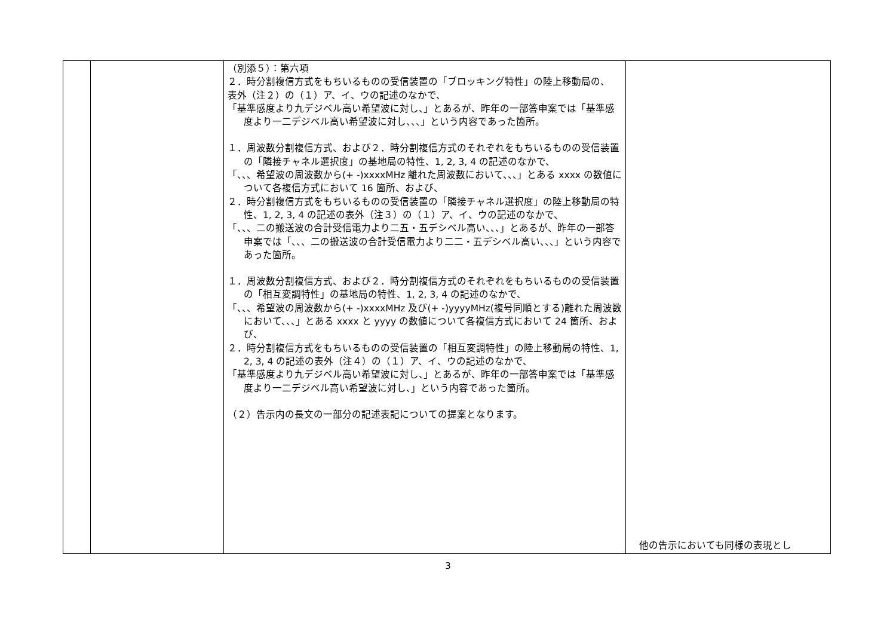| | | （別添５）：第六項 ２．時分割複信方式をもちいるものの受信装置の「ブロッキング特性」の陸上移動局の、 表外（注２）の（１）ア、イ、ウの記述のなかで、 「基準感度より九デジベル高い希望波に対し、」とあるが、昨年の一部答申案では「基準感度より一二デジベル高い希望波に対し、、、」という内容であった箇所。 １．周波数分割複信方式、および２．時分割複信方式のそれぞれをもちいるものの受信装置の「隣接チャネル選択度」の基地局の特性、1, 2, 3, 4 の記述のなかで、 「、、、希望波の周波数から(+ -)xxxxMHz 離れた周波数において、、、」とある xxxx の数値について各複信方式において 16 箇所、および、 ２．時分割複信方式をもちいるものの受信装置の「隣接チャネル選択度」の陸上移動局の特性、1, 2, 3, 4 の記述の表外（注３）の（１）ア、イ、ウの記述のなかで、 「、、、二の搬送波の合計受信電力より二五・五デシベル高い、、、」とあるが、昨年の一部答申案では「、、、二の搬送波の合計受信電力より二二・五デシベル高い、、、」という内容であった箇所。 １．周波数分割複信方式、および２．時分割複信方式のそれぞれをもちいるものの受信装置の「相互変調特性」の基地局の特性、1, 2, 3, 4 の記述のなかで、 「、、、希望波の周波数から(+ -)xxxxMHz 及び(+ -)yyyyMHz(複号同順とする)離れた周波数において、、、」とある xxxx と yyyy の数値について各複信方式において 24 箇所、および、 ２．時分割複信方式をもちいるものの受信装置の「相互変調特性」の陸上移動局の特性、1, 2, 3, 4 の記述の表外（注４）の（１）ア、イ、ウの記述のなかで、 「基準感度より九デジベル高い希望波に対し、」とあるが、昨年の一部答申案では「基準感度より一二デジベル高い希望波に対し、」という内容であった箇所。 （２）告示内の長文の一部分の記述表記についての提案となります。 | 他の告示においても同様の表現とし |
3